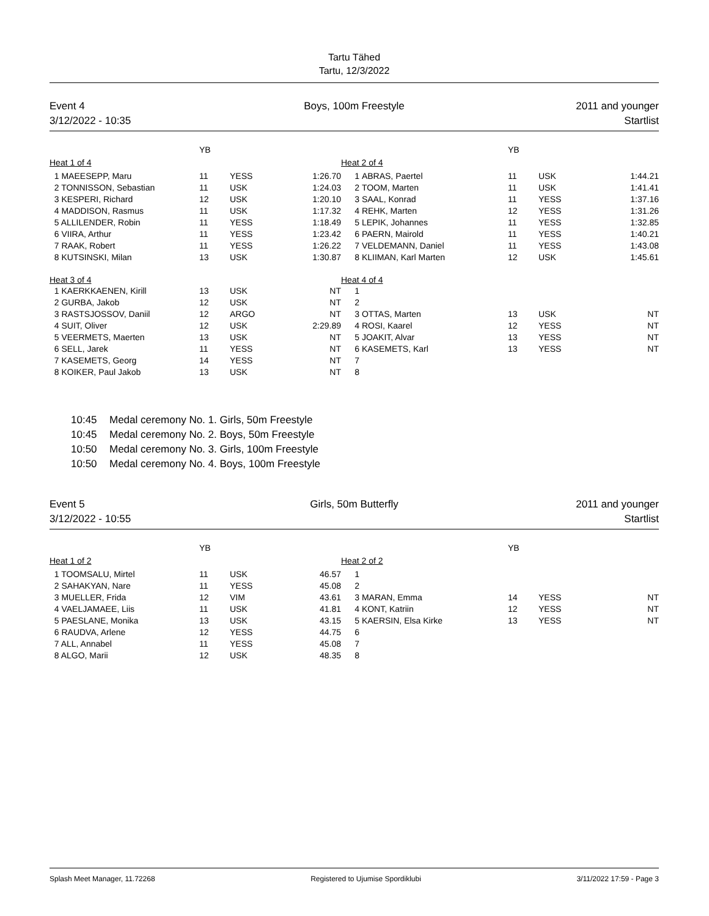Tartu Tähed
Tartu, 12/3/2022
Event 4
3/12/2022 - 10:35
Boys, 100m Freestyle 2011 and younger
Startlist
| | YB | | | | | YB | | |
| --- | --- | --- | --- | --- | --- | --- | --- | --- |
| Heat 1 of 4 | | | | Heat 2 of 4 | | | | |
| 1 MAEESEPP, Maru | 11 | YESS | 1:26.70 | 1 | ABRAS, Paertel | 11 | USK | 1:44.21 |
| 2 TONNISSON, Sebastian | 11 | USK | 1:24.03 | 2 | TOOM, Marten | 11 | USK | 1:41.41 |
| 3 KESPERI, Richard | 12 | USK | 1:20.10 | 3 | SAAL, Konrad | 11 | YESS | 1:37.16 |
| 4 MADDISON, Rasmus | 11 | USK | 1:17.32 | 4 | REHK, Marten | 12 | YESS | 1:31.26 |
| 5 ALLILENDER, Robin | 11 | YESS | 1:18.49 | 5 | LEPIK, Johannes | 11 | YESS | 1:32.85 |
| 6 VIIRA, Arthur | 11 | YESS | 1:23.42 | 6 | PAERN, Mairold | 11 | YESS | 1:40.21 |
| 7 RAAK, Robert | 11 | YESS | 1:26.22 | 7 | VELDEMANN, Daniel | 11 | YESS | 1:43.08 |
| 8 KUTSINSKI, Milan | 13 | USK | 1:30.87 | 8 | KLIIMAN, Karl Marten | 12 | USK | 1:45.61 |
| Heat 3 of 4 | | | | Heat 4 of 4 | | | | |
| 1 KAERKKAENEN, Kirill | 13 | USK | NT | 1 | | | | |
| 2 GURBA, Jakob | 12 | USK | NT | 2 | | | | |
| 3 RASTSJOSSOV, Daniil | 12 | ARGO | NT | 3 | OTTAS, Marten | 13 | USK | NT |
| 4 SUIT, Oliver | 12 | USK | 2:29.89 | 4 | ROSI, Kaarel | 12 | YESS | NT |
| 5 VEERMETS, Maerten | 13 | USK | NT | 5 | JOAKIT, Alvar | 13 | YESS | NT |
| 6 SELL, Jarek | 11 | YESS | NT | 6 | KASEMETS, Karl | 13 | YESS | NT |
| 7 KASEMETS, Georg | 14 | YESS | NT | 7 | | | | |
| 8 KOIKER, Paul Jakob | 13 | USK | NT | 8 | | | | |
10:45 Medal ceremony No. 1. Girls, 50m Freestyle
10:45 Medal ceremony No. 2. Boys, 50m Freestyle
10:50 Medal ceremony No. 3. Girls, 100m Freestyle
10:50 Medal ceremony No. 4. Boys, 100m Freestyle
Event 5
3/12/2022 - 10:55
Girls, 50m Butterfly 2011 and younger
Startlist
| | YB | | | | | YB | | |
| --- | --- | --- | --- | --- | --- | --- | --- | --- |
| Heat 1 of 2 | | | | Heat 2 of 2 | | | | |
| 1 TOOMSALU, Mirtel | 11 | USK | 46.57 | 1 | | | | |
| 2 SAHAKYAN, Nare | 11 | YESS | 45.08 | 2 | | | | |
| 3 MUELLER, Frida | 12 | VIM | 43.61 | 3 | MARAN, Emma | 14 | YESS | NT |
| 4 VAELJAMAEE, Liis | 11 | USK | 41.81 | 4 | KONT, Katriin | 12 | YESS | NT |
| 5 PAESLANE, Monika | 13 | USK | 43.15 | 5 | KAERSIN, Elsa Kirke | 13 | YESS | NT |
| 6 RAUDVA, Arlene | 12 | YESS | 44.75 | 6 | | | | |
| 7 ALL, Annabel | 11 | YESS | 45.08 | 7 | | | | |
| 8 ALGO, Marii | 12 | USK | 48.35 | 8 | | | | |
Splash Meet Manager, 11.72268 Registered to Ujumise Spordiklubi 3/11/2022 17:59 - Page 3